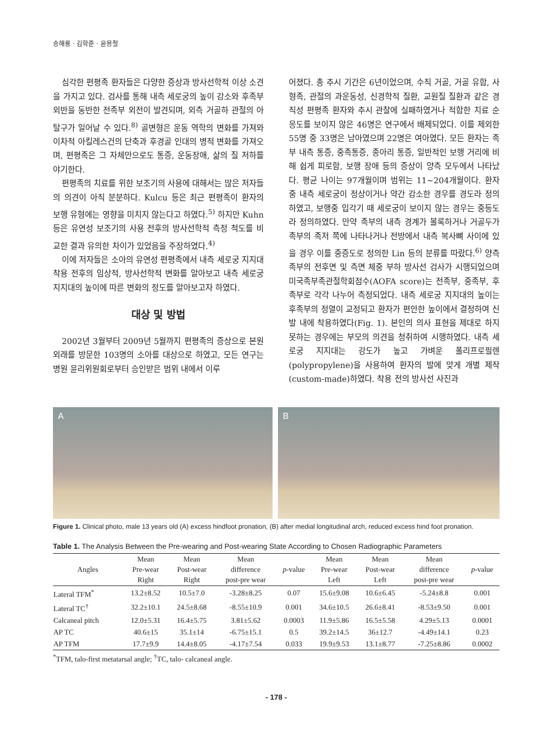송해룡 · 김학준 · 윤용철
심각한 편평족 환자들은 다양한 증상과 방사선학적 이상 소견을 가지고 있다. 검사를 통해 내측 세로궁의 높이 감소와 후족부 외반을 동반한 전족부 외전이 발견되며, 외측 거골하 관절의 아탈구가 일어날 수 있다.<sup>8)</sup> 골변형은 운동 역학의 변화를 가져와 이차적 아킬레스건의 단축과 후경골 인대의 병적 변화를 가져오며, 편평족은 그 자체만으로도 통증, 운동장애, 삶의 질 저하를 야기한다.
편평족의 치료를 위한 보조기의 사용에 대해서는 많은 저자들의 의견이 아직 분분하다. Kulcu 등은 최근 편평족이 환자의 보행 유형에는 영향을 미치지 않는다고 하였다.<sup>5)</sup> 하지만 Kuhn 등은 유연성 보조기의 사용 전후의 방사선학적 측정 척도를 비교한 결과 유의한 차이가 있었음을 주장하였다.<sup>4)</sup>
이에 저자들은 소아의 유연성 편평족에서 내측 세로궁 지지대 착용 전후의 임상적, 방사선학적 변화를 알아보고 내측 세로궁 지지대의 높이에 따른 변화의 정도를 알아보고자 하였다.
대상 및 방법
2002년 3월부터 2009년 5월까지 편평족의 증상으로 본원 외래를 방문한 103명의 소아를 대상으로 하였고, 모든 연구는 병원 윤리위원회로부터 승인받은 범위 내에서 이루
어졌다. 총 추시 기간은 6년이었으며, 수직 거골, 거골 유합, 사형족, 관절의 과운동성, 신경학적 질환, 교원질 질환과 같은 경직성 편평족 환자와 추시 관찰에 실패하였거나 적합한 치료 순응도를 보이지 않은 46명은 연구에서 배제되었다. 이를 제외한 55명 중 33명은 남아였으며 22명은 여아였다. 모든 환자는 족부 내측 통증, 중족통증, 종아리 통증, 일반적인 보행 거리에 비해 쉽게 피로함, 보행 장애 등의 증상이 양측 모두에서 나타났다. 평균 나이는 97개월이며 범위는 11~204개월이다. 환자 중 내측 세로궁이 정상이거나 약간 감소한 경우를 경도라 정의하였고, 보행중 입각기 때 세로궁이 보이지 않는 경우는 중등도라 정의하였다. 만약 족부의 내측 경계가 볼록하거나 거골두가 족부의 족저 쪽에 나타나거나 전방에서 내측 복사뼈 사이에 있을 경우 이를 중증도로 정의한 Lin 등의 분류를 따랐다.<sup>6)</sup> 양측 족부의 전후면 및 측면 체중 부하 방사선 검사가 시행되었으며 미국족부족관절학회점수(AOFA score)는 전족부, 중족부, 후족부로 각각 나누어 측정되었다. 내측 세로궁 지지대의 높이는 후족부의 정열이 교정되고 환자가 편안한 높이에서 결정하여 신발 내에 착용하였다(Fig. 1). 본인의 의사 표현을 제대로 하지 못하는 경우에는 부모의 의견을 청취하여 시행하였다. 내측 세로궁 지지대는 강도가 높고 가벼운 폴리프로필렌(polypropylene)을 사용하여 환자의 발에 맞게 개별 제작(custom-made)하였다. 착용 전의 방사선 사진과
A
B
Figure 1. Clinical photo, male 13 years old (A) excess hindfoot pronation, (B) after medial longitudinal arch, reduced excess hind foot pronation.
Table 1. The Analysis Between the Pre-wearing and Post-wearing State According to Chosen Radiographic Parameters
| Angles | Mean Pre-wear Right | Mean Post-wear Right | Mean difference post-pre wear | p -value | Mean Pre-wear Left | Mean Post-wear Left | Mean difference post-pre wear | p -value |
| --- | --- | --- | --- | --- | --- | --- | --- | --- |
| Lateral TFM<sup>*</sup> | 13.2±8.52 | 10.5±7.0 | -3.28±8.25 | 0.07 | 15.6±9.08 | 10.6±6.45 | -5.24±8.8 | 0.001 |
| Lateral TC<sup>†</sup> | 32.2±10.1 | 24.5±8.68 | -8.55±10.9 | 0.001 | 34.6±10.5 | 26.6±8.41 | -8.53±9.50 | 0.001 |
| Calcaneal pitch | 12.0±5.31 | 16.4±5.75 | 3.81±5.62 | 0.0003 | 11.9±5.86 | 16.5±5.58 | 4.29±5.13 | 0.0001 |
| AP TC | 40.6±15 | 35.1±14 | -6.75±15.1 | 0.5 | 39.2±14.5 | 36±12.7 | -4.49±14.1 | 0.23 |
| AP TFM | 17.7±9.9 | 14.4±8.05 | -4.17±7.54 | 0.033 | 19.9±9.53 | 13.1±8.77 | -7.25±8.86 | 0.0002 |
<sup>*</sup> TFM, talo-first metatarsal angle; <sup>†</sup>TC, talo- calcaneal angle.
- 178 -